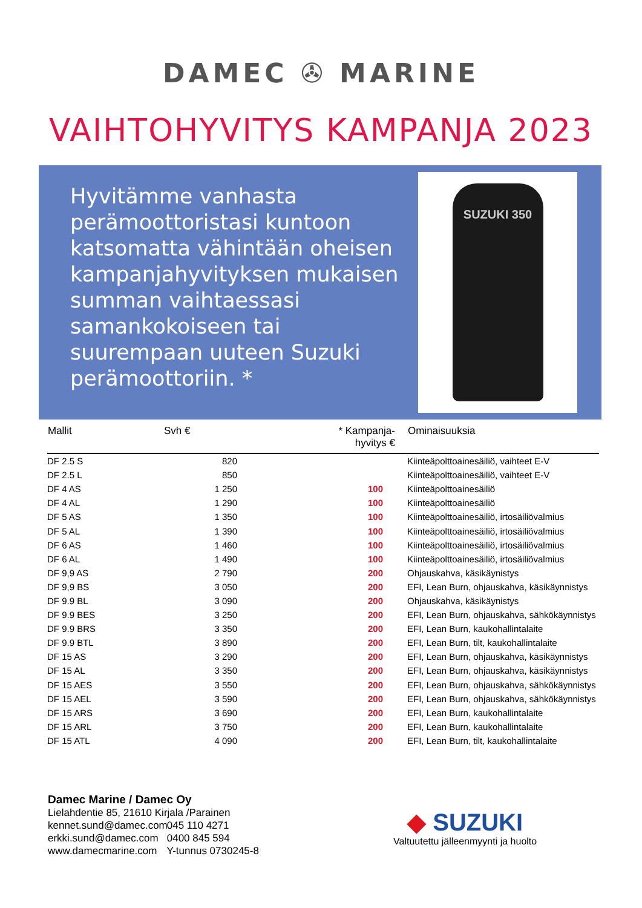DAMEC ✇ MARINE
VAIHTOHYVITYS KAMPANJA 2023
Hyvitämme vanhasta perämoottoristasi kuntoon katsomatta vähintään oheisen kampanjahyvityksen mukaisen summan vaihtaessasi samankokoiseen tai suurempaan uuteen Suzuki perämoottoriin. *
SUZUKI 350
| Mallit | Svh € | * Kampanja- hyvitys € | Ominaisuuksia |
| --- | --- | --- | --- |
| DF 2.5 S | 820 | | Kiinteäpolttoainesäiliö, vaihteet E-V |
| DF 2.5 L | 850 | | Kiinteäpolttoainesäiliö, vaihteet E-V |
| DF 4 AS | 1 250 | 100 | Kiinteäpolttoainesäiliö |
| DF 4 AL | 1 290 | 100 | Kiinteäpolttoainesäiliö |
| DF 5 AS | 1 350 | 100 | Kiinteäpolttoainesäiliö, irtosäiliövalmius |
| DF 5 AL | 1 390 | 100 | Kiinteäpolttoainesäiliö, irtosäiliövalmius |
| DF 6 AS | 1 460 | 100 | Kiinteäpolttoainesäiliö, irtosäiliövalmius |
| DF 6 AL | 1 490 | 100 | Kiinteäpolttoainesäiliö, irtosäiliövalmius |
| DF 9,9 AS | 2 790 | 200 | Ohjauskahva, käsikäynistys |
| DF 9,9 BS | 3 050 | 200 | EFI, Lean Burn, ohjauskahva, käsikäynnistys |
| DF 9.9 BL | 3 090 | 200 | Ohjauskahva, käsikäynistys |
| DF 9.9 BES | 3 250 | 200 | EFI, Lean Burn, ohjauskahva, sähkökäynnistys |
| DF 9.9 BRS | 3 350 | 200 | EFI, Lean Burn, kaukohallintalaite |
| DF 9.9 BTL | 3 890 | 200 | EFI, Lean Burn, tilt, kaukohallintalaite |
| DF 15 AS | 3 290 | 200 | EFI, Lean Burn, ohjauskahva, käsikäynnistys |
| DF 15 AL | 3 350 | 200 | EFI, Lean Burn, ohjauskahva, käsikäynnistys |
| DF 15 AES | 3 550 | 200 | EFI, Lean Burn, ohjauskahva, sähkökäynnistys |
| DF 15 AEL | 3 590 | 200 | EFI, Lean Burn, ohjauskahva, sähkökäynnistys |
| DF 15 ARS | 3 690 | 200 | EFI, Lean Burn, kaukohallintalaite |
| DF 15 ARL | 3 750 | 200 | EFI, Lean Burn, kaukohallintalaite |
| DF 15 ATL | 4 090 | 200 | EFI, Lean Burn, tilt, kaukohallintalaite |
Damec Marine / Damec Oy
Lielahdentie 85, 21610 Kirjala /Parainen
kennet.sund@damec.com 045 110 4271
erkki.sund@damec.com 0400 845 594
www.damecmarine.com Y-tunnus 0730245-8
◆ SUZUKI
Valtuutettu jälleenmyynti ja huolto